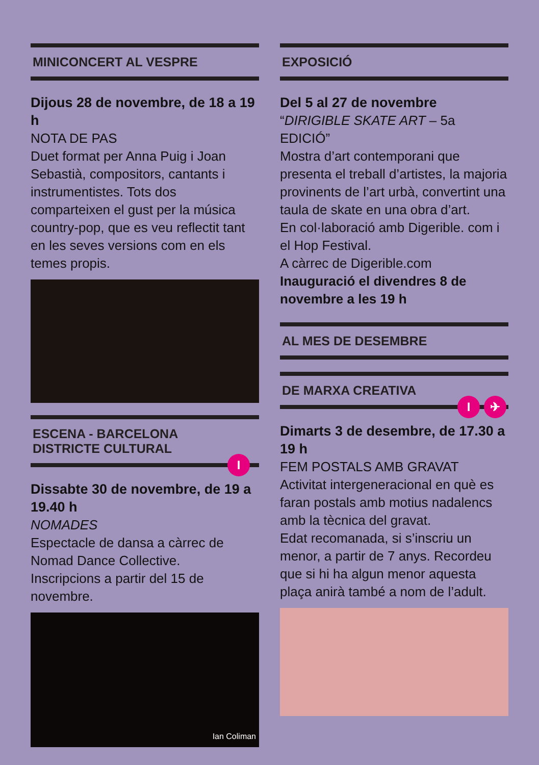MINICONCERT AL VESPRE
Dijous 28 de novembre, de 18 a 19 h
NOTA DE PAS
Duet format per Anna Puig i Joan Sebastià, compositors, cantants i instrumentistes. Tots dos comparteixen el gust per la música country-pop, que es veu reflectit tant en les seves versions com en els temes propis.
ESCENA - BARCELONA
DISTRICTE CULTURAL
I
Dissabte 30 de novembre, de 19 a 19.40 h
NOMADES
Espectacle de dansa a càrrec de Nomad Dance Collective.
Inscripcions a partir del 15 de novembre.
Ian Coliman
EXPOSICIÓ
Del 5 al 27 de novembre
“DIRIGIBLE SKATE ART – 5a EDICIÓ”
Mostra d’art contemporani que presenta el treball d’artistes, la majoria provinents de l’art urbà, convertint una taula de skate en una obra d’art.
En col·laboració amb Digerible. com i el Hop Festival.
A càrrec de Digerible.com
Inauguració el divendres 8 de novembre a les 19 h
AL MES DE DESEMBRE
DE MARXA CREATIVA
I ✈
Dimarts 3 de desembre, de 17.30 a 19 h
FEM POSTALS AMB GRAVAT
Activitat intergeneracional en què es faran postals amb motius nadalencs amb la tècnica del gravat.
Edat recomanada, si s’inscriu un menor, a partir de 7 anys. Recordeu que si hi ha algun menor aquesta plaça anirà també a nom de l’adult.